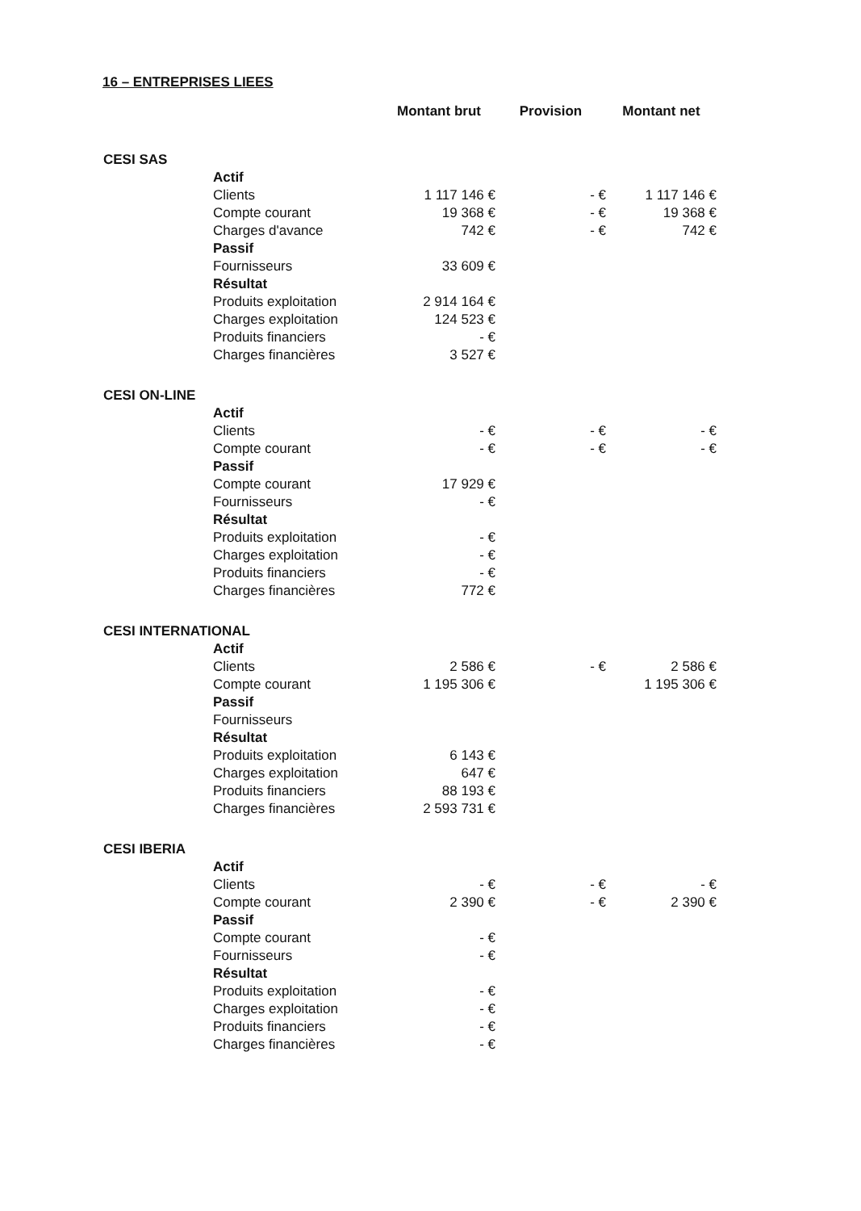16 – ENTREPRISES LIEES
| | | Montant brut | Provision | Montant net |
| --- | --- | --- | --- | --- |
| CESI SAS | | | | |
| | Actif | | | |
| | Clients | 1 117 146 € | - € | 1 117 146 € |
| | Compte courant | 19 368 € | - € | 19 368 € |
| | Charges d'avance | 742 € | - € | 742 € |
| | Passif | | | |
| | Fournisseurs | 33 609 € | | |
| | Résultat | | | |
| | Produits exploitation | 2 914 164 € | | |
| | Charges exploitation | 124 523 € | | |
| | Produits financiers | - € | | |
| | Charges financières | 3 527 € | | |
| CESI ON-LINE | | | | |
| | Actif | | | |
| | Clients | - € | - € | - € |
| | Compte courant | - € | - € | - € |
| | Passif | | | |
| | Compte courant | 17 929 € | | |
| | Fournisseurs | - € | | |
| | Résultat | | | |
| | Produits exploitation | - € | | |
| | Charges exploitation | - € | | |
| | Produits financiers | - € | | |
| | Charges financières | 772 € | | |
| CESI INTERNATIONAL | | | | |
| | Actif | | | |
| | Clients | 2 586 € | - € | 2 586 € |
| | Compte courant | 1 195 306 € | | 1 195 306 € |
| | Passif | | | |
| | Fournisseurs | | | |
| | Résultat | | | |
| | Produits exploitation | 6 143 € | | |
| | Charges exploitation | 647 € | | |
| | Produits financiers | 88 193 € | | |
| | Charges financières | 2 593 731 € | | |
| CESI IBERIA | | | | |
| | Actif | | | |
| | Clients | - € | - € | - € |
| | Compte courant | 2 390 € | - € | 2 390 € |
| | Passif | | | |
| | Compte courant | - € | | |
| | Fournisseurs | - € | | |
| | Résultat | | | |
| | Produits exploitation | - € | | |
| | Charges exploitation | - € | | |
| | Produits financiers | - € | | |
| | Charges financières | - € | | |